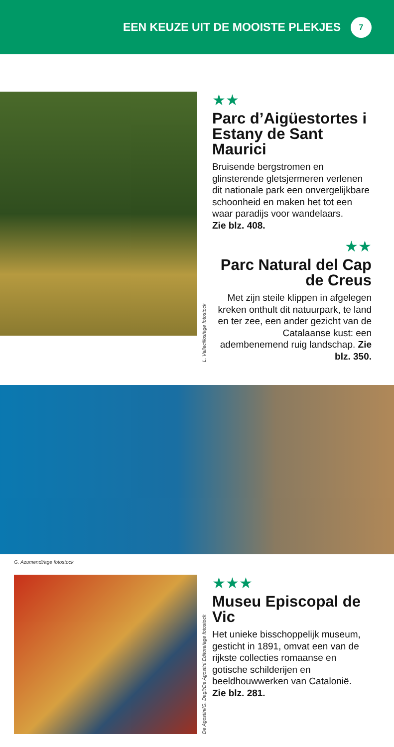EEN KEUZE UIT DE MOOISTE PLEKJES
7
L. Vallecillos/age fotostock
★★
Parc d’Aigüestortes i Estany de Sant Maurici
Bruisende bergstromen en glinsterende gletsjermeren verlenen dit nationale park een onvergelijkbare schoonheid en maken het tot een waar paradijs voor wandelaars.
Zie blz. 408.
★★
Parc Natural del Cap de Creus
Met zijn steile klippen in afgelegen kreken onthult dit natuurpark, te land en ter zee, een ander gezicht van de Catalaanse kust: een adembenemend ruig landschap. Zie blz. 350.
G. Azumendi/age fotostock
De Agostini/G. Dagli/De Agostini Editore/age fotostock
★★★
Museu Episcopal de Vic
Het unieke bisschoppelijk museum, gesticht in 1891, omvat een van de rijkste collecties romaanse en gotische schilderijen en beeldhouwwerken van Catalonië.
Zie blz. 281.